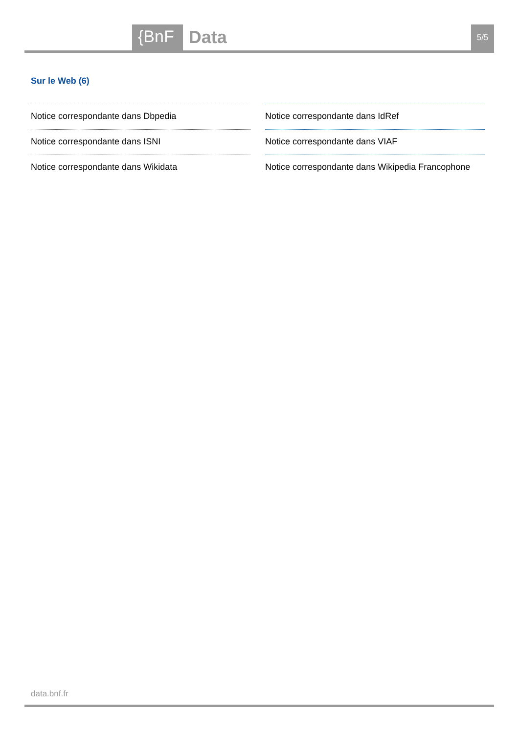{BnF Data 5/5
Sur le Web (6)
Notice correspondante dans Dbpedia
Notice correspondante dans ISNI
Notice correspondante dans Wikidata
Notice correspondante dans IdRef
Notice correspondante dans VIAF
Notice correspondante dans Wikipedia Francophone
data.bnf.fr